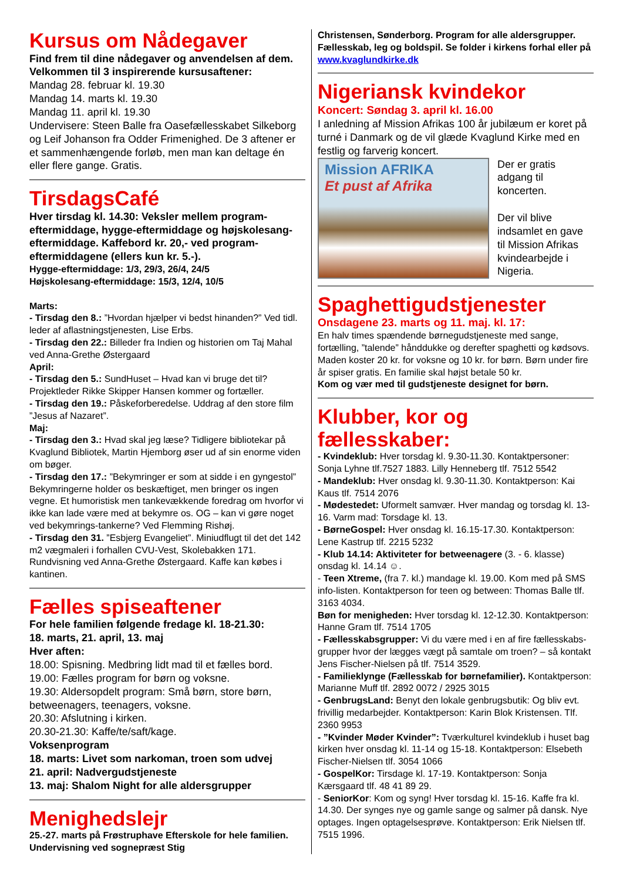Kursus om Nådegaver
Find frem til dine nådegaver og anvendelsen af dem. Velkommen til 3 inspirerende kursusaftener:
Mandag 28. februar kl. 19.30
Mandag 14. marts kl. 19.30
Mandag 11. april kl. 19.30
Undervisere: Steen Balle fra Oasefællesskabet Silkeborg og Leif Johanson fra Odder Frimenighed. De 3 aftener er et sammenhængende forløb, men man kan deltage én eller flere gange. Gratis.
TirsdagsCafé
Hver tirsdag kl. 14.30: Veksler mellem program-eftermiddage, hygge-eftermiddage og højskolesang-eftermiddage. Kaffebord kr. 20,- ved program-eftermiddagene (ellers kun kr. 5.-).
Hygge-eftermiddage: 1/3, 29/3, 26/4, 24/5
Højskolesang-eftermiddage: 15/3, 12/4, 10/5
Marts:
- Tirsdag den 8.: ”Hvordan hjælper vi bedst hinanden?” Ved tidl. leder af aflastningstjenesten, Lise Erbs.
- Tirsdag den 22.: Billeder fra Indien og historien om Taj Mahal ved Anna-Grethe Østergaard
April:
- Tirsdag den 5.: SundHuset – Hvad kan vi bruge det til? Projektleder Rikke Skipper Hansen kommer og fortæller.
- Tirsdag den 19.: Påskeforberedelse. Uddrag af den store film ”Jesus af Nazaret”.
Maj:
- Tirsdag den 3.: Hvad skal jeg læse? Tidligere bibliotekar på Kvaglund Bibliotek, Martin Hjemborg øser ud af sin enorme viden om bøger.
- Tirsdag den 17.: ”Bekymringer er som at sidde i en gyngestol” Bekymringerne holder os beskæftiget, men bringer os ingen vegne. Et humoristisk men tankevækkende foredrag om hvorfor vi ikke kan lade være med at bekymre os. OG – kan vi gøre noget ved bekymrings-tankerne? Ved Flemming Rishøj.
- Tirsdag den 31. ”Esbjerg Evangeliet”. Miniudflugt til det det 142 m2 vægmaleri i forhallen CVU-Vest, Skolebakken 171. Rundvisning ved Anna-Grethe Østergaard. Kaffe kan købes i kantinen.
Fælles spiseaftener
For hele familien følgende fredage kl. 18-21.30:
18. marts, 21. april, 13. maj
Hver aften:
18.00: Spisning. Medbring lidt mad til et fælles bord.
19.00: Fælles program for børn og voksne.
19.30: Aldersopdelt program: Små børn, store børn, betweenagers, teenagers, voksne.
20.30: Afslutning i kirken.
20.30-21.30: Kaffe/te/saft/kage.
Voksenprogram
18. marts: Livet som narkoman, troen som udvej
21. april: Nadvergudstjeneste
13. maj: Shalom Night for alle aldersgrupper
Menighedslejr
25.-27. marts på Frøstruphave Efterskole for hele familien. Undervisning ved sognepræst Stig
Christensen, Sønderborg. Program for alle aldersgrupper. Fællesskab, leg og boldspil. Se folder i kirkens forhal eller på www.kvaglundkirke.dk
Nigeriansk kvindekor
Koncert: Søndag 3. april kl. 16.00
I anledning af Mission Afrikas 100 år jubilæum er koret på turné i Danmark og de vil glæde Kvaglund Kirke med en festlig og farverig koncert.
Mission AFRIKA
Et pust af Afrika
Der er gratis adgang til koncerten.
Der vil blive indsamlet en gave til Mission Afrikas kvindearbejde i Nigeria.
Spaghettigudstjenester
Onsdagene 23. marts og 11. maj. kl. 17:
En halv times spændende børnegudstjeneste med sange, fortælling, ”talende” hånddukke og derefter spaghetti og kødsovs.
Maden koster 20 kr. for voksne og 10 kr. for børn. Børn under fire år spiser gratis. En familie skal højst betale 50 kr.
Kom og vær med til gudstjeneste designet for børn.
Klubber, kor og fællesskaber:
- Kvindeklub: Hver torsdag kl. 9.30-11.30. Kontaktpersoner: Sonja Lyhne tlf.7527 1883. Lilly Henneberg tlf. 7512 5542
- Mandeklub: Hver onsdag kl. 9.30-11.30. Kontaktperson: Kai Kaus tlf. 7514 2076
- Mødestedet: Uformelt samvær. Hver mandag og torsdag kl. 13-16. Varm mad: Torsdage kl. 13.
- BørneGospel: Hver onsdag kl. 16.15-17.30. Kontaktperson: Lene Kastrup tlf. 2215 5232
- Klub 14.14: Aktiviteter for betweenagere (3. - 6. klasse) onsdag kl. 14.14 ☺.
- Teen Xtreme, (fra 7. kl.) mandage kl. 19.00. Kom med på SMS info-listen. Kontaktperson for teen og between: Thomas Balle tlf. 3163 4034.
Bøn for menigheden: Hver torsdag kl. 12-12.30. Kontaktperson: Hanne Gram tlf. 7514 1705
- Fællesskabsgrupper: Vi du være med i en af fire fællesskabs-grupper hvor der lægges vægt på samtale om troen? – så kontakt Jens Fischer-Nielsen på tlf. 7514 3529.
- Familieklynge (Fællesskab for børnefamilier). Kontaktperson: Marianne Muff tlf. 2892 0072 / 2925 3015
- GenbrugsLand: Benyt den lokale genbrugsbutik: Og bliv evt. frivillig medarbejder. Kontaktperson: Karin Blok Kristensen. Tlf. 2360 9953
- ”Kvinder Møder Kvinder”: Tværkulturel kvindeklub i huset bag kirken hver onsdag kl. 11-14 og 15-18. Kontaktperson: Elsebeth Fischer-Nielsen tlf. 3054 1066
- GospelKor: Tirsdage kl. 17-19. Kontaktperson: Sonja Kærsgaard tlf. 48 41 89 29.
- SeniorKor: Kom og syng! Hver torsdag kl. 15-16. Kaffe fra kl. 14.30. Der synges nye og gamle sange og salmer på dansk. Nye optages. Ingen optagelsesprøve. Kontaktperson: Erik Nielsen tlf. 7515 1996.